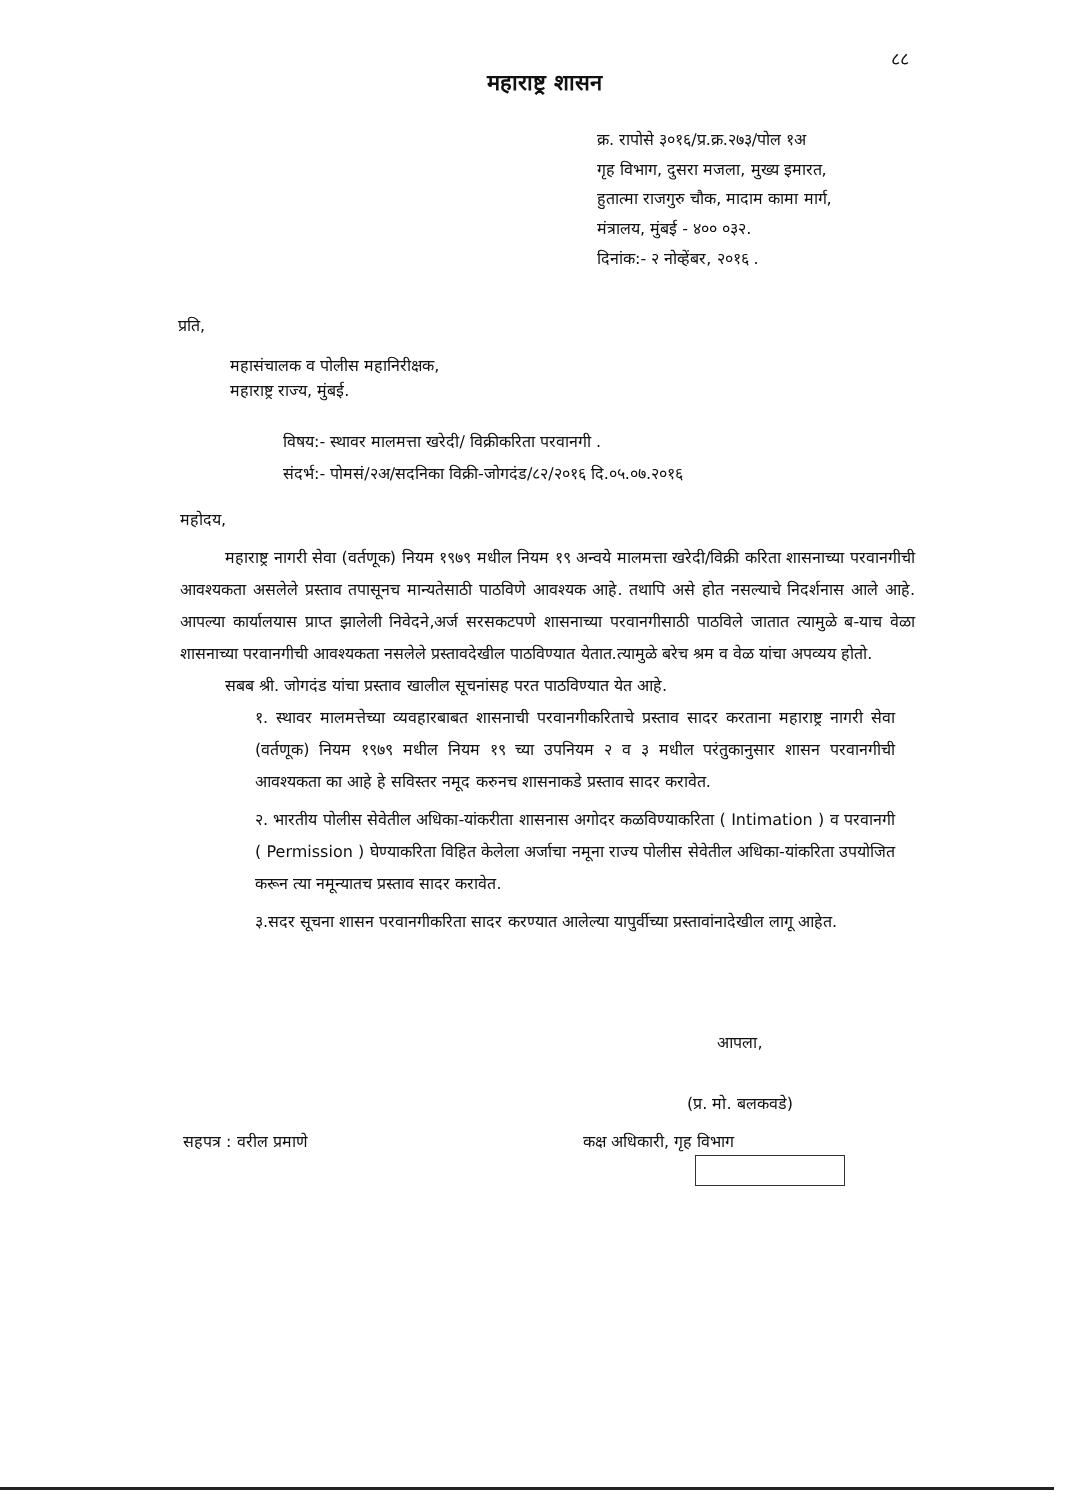८८
महाराष्ट्र शासन
क्र. रापोसे ३०१६/प्र.क्र.२७३/पोल १अ
गृह विभाग, दुसरा मजला, मुख्य इमारत,
हुतात्मा राजगुरु चौक, मादाम कामा मार्ग,
मंत्रालय, मुंबई - ४०० ०३२.
दिनांक:- २ नोव्हेंबर, २०१६ .
प्रति,
महासंचालक व पोलीस महानिरीक्षक,
महाराष्ट्र राज्य, मुंबई.
विषय:- स्थावर मालमत्ता खरेदी/ विक्रीकरिता परवानगी .
संदर्भ:- पोमसं/२अ/सदनिका विक्री-जोगदंड/८२/२०१६ दि.०५.०७.२०१६
महोदय,
महाराष्ट्र नागरी सेवा (वर्तणूक) नियम १९७९ मधील नियम १९ अन्वये मालमत्ता खरेदी/विक्री करिता शासनाच्या परवानगीची आवश्यकता असलेले प्रस्ताव तपासूनच मान्यतेसाठी पाठविणे आवश्यक आहे. तथापि असे होत नसल्याचे निदर्शनास आले आहे. आपल्या कार्यालयास प्राप्त झालेली निवेदने,अर्ज सरसकटपणे शासनाच्या परवानगीसाठी पाठविले जातात त्यामुळे ब-याच वेळा शासनाच्या परवानगीची आवश्यकता नसलेले प्रस्तावदेखील पाठविण्यात येतात.त्यामुळे बरेच श्रम व वेळ यांचा अपव्यय होतो.
सबब श्री. जोगदंड यांचा प्रस्ताव खालील सूचनांसह परत पाठविण्यात येत आहे.
१. स्थावर मालमत्तेच्या व्यवहारबाबत शासनाची परवानगीकरिताचे प्रस्ताव सादर करताना महाराष्ट्र नागरी सेवा (वर्तणूक) नियम १९७९ मधील नियम १९ च्या उपनियम २ व ३ मधील परंतुकानुसार शासन परवानगीची आवश्यकता का आहे हे सविस्तर नमूद करुनच शासनाकडे प्रस्ताव सादर करावेत.
२. भारतीय पोलीस सेवेतील अधिका-यांकरीता शासनास अगोदर कळविण्याकरिता ( Intimation ) व परवानगी ( Permission ) घेण्याकरिता विहित केलेला अर्जाचा नमूना राज्य पोलीस सेवेतील अधिका-यांकरिता उपयोजित करून त्या नमून्यातच प्रस्ताव सादर करावेत.
३.सदर सूचना शासन परवानगीकरिता सादर करण्यात आलेल्या यापुर्वीच्या प्रस्तावांनादेखील लागू आहेत.
आपला,
(प्र. मो. बलकवडे)
सहपत्र : वरील प्रमाणे कक्ष अधिकारी, गृह विभाग